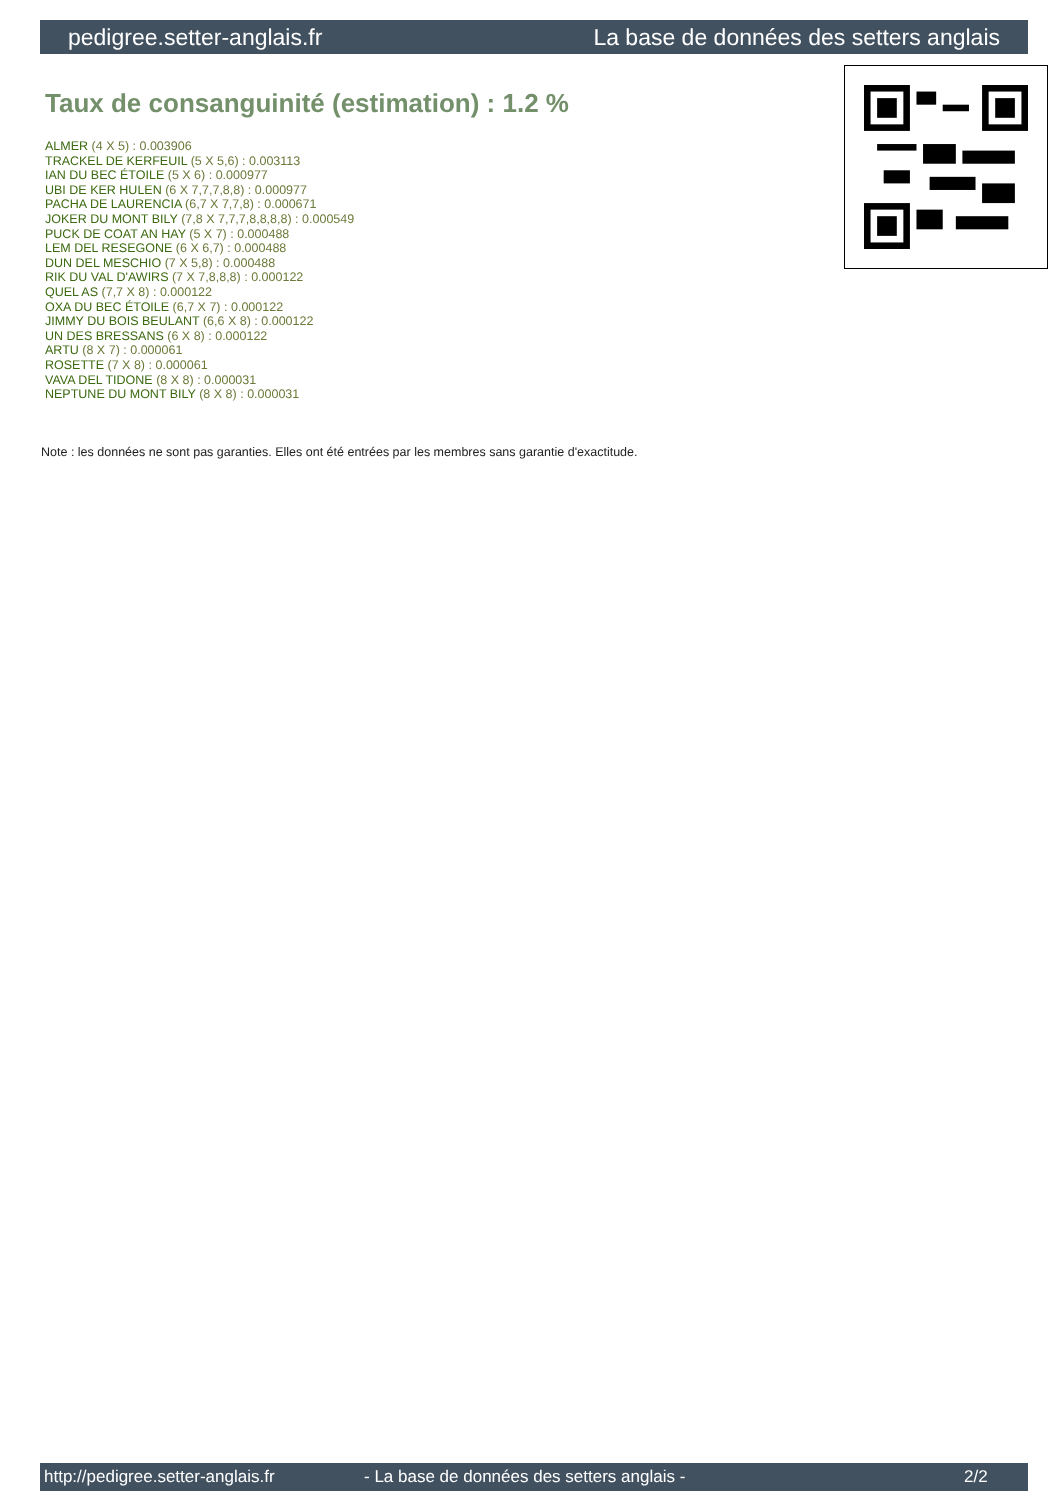pedigree.setter-anglais.fr La base de données des setters anglais
Taux de consanguinité (estimation) : 1.2 %
ALMER (4 X 5) : 0.003906
TRACKEL DE KERFEUIL (5 X 5,6) : 0.003113
IAN DU BEC ÉTOILE (5 X 6) : 0.000977
UBI DE KER HULEN (6 X 7,7,7,8,8) : 0.000977
PACHA DE LAURENCIA (6,7 X 7,7,8) : 0.000671
JOKER DU MONT BILY (7,8 X 7,7,7,8,8,8,8) : 0.000549
PUCK DE COAT AN HAY (5 X 7) : 0.000488
LEM DEL RESEGONE (6 X 6,7) : 0.000488
DUN DEL MESCHIO (7 X 5,8) : 0.000488
RIK DU VAL D'AWIRS (7 X 7,8,8,8) : 0.000122
QUEL AS (7,7 X 8) : 0.000122
OXA DU BEC ÉTOILE (6,7 X 7) : 0.000122
JIMMY DU BOIS BEULANT (6,6 X 8) : 0.000122
UN DES BRESSANS (6 X 8) : 0.000122
ARTU (8 X 7) : 0.000061
ROSETTE (7 X 8) : 0.000061
VAVA DEL TIDONE (8 X 8) : 0.000031
NEPTUNE DU MONT BILY (8 X 8) : 0.000031
Note : les données ne sont pas garanties. Elles ont été entrées par les membres sans garantie d'exactitude.
http://pedigree.setter-anglais.fr - La base de données des setters anglais - 2/2